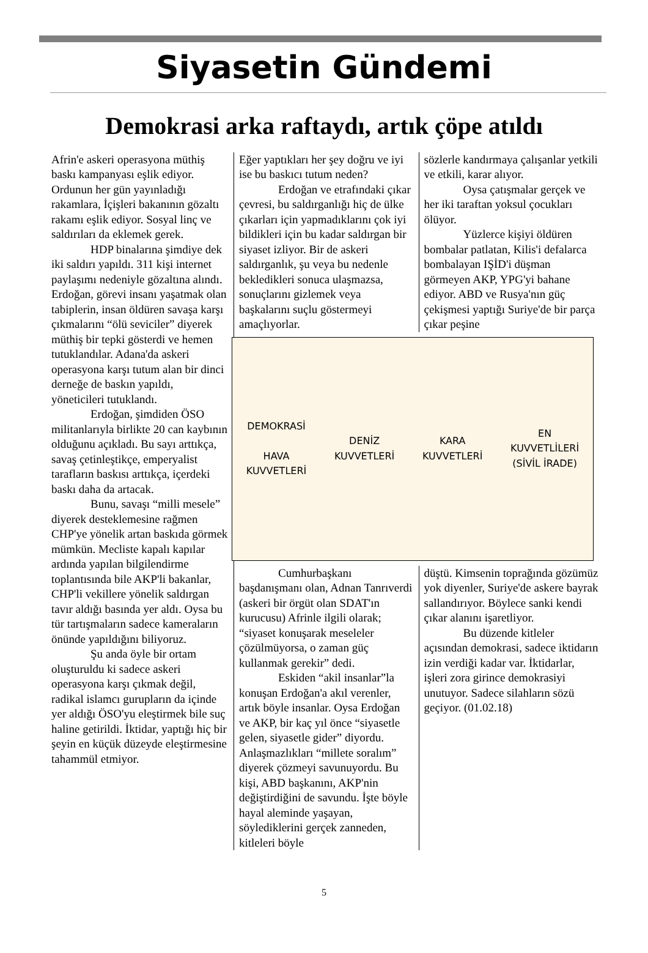Siyasetin Gündemi
Demokrasi arka raftaydı, artık çöpe atıldı
Afrin'e askeri operasyona müthiş baskı kampanyası eşlik ediyor. Ordunun her gün yayınladığı rakamlara, İçişleri bakanının gözaltı rakamı eşlik ediyor. Sosyal linç ve saldırıları da eklemek gerek.
HDP binalarına şimdiye dek iki saldırı yapıldı. 311 kişi internet paylaşımı nedeniyle gözaltına alındı. Erdoğan, görevi insanı yaşatmak olan tabiplerin, insan öldüren savaşa karşı çıkmalarını “ölü seviciler” diyerek müthiş bir tepki gösterdi ve hemen tutuklandılar. Adana'da askeri operasyona karşı tutum alan bir dinci derneğe de baskın yapıldı, yöneticileri tutuklandı.
Erdoğan, şimdiden ÖSO militanlarıyla birlikte 20 can kaybının olduğunu açıkladı. Bu sayı arttıkça, savaş çetinleştikçe, emperyalist tarafların baskısı arttıkça, içerdeki baskı daha da artacak.
Bunu, savaşı “milli mesele” diyerek desteklemesine rağmen CHP'ye yönelik artan baskıda görmek mümkün. Mecliste kapalı kapılar ardında yapılan bilgilendirme toplantısında bile AKP'li bakanlar, CHP'li vekillere yönelik saldırgan tavır aldığı basında yer aldı. Oysa bu tür tartışmaların sadece kameraların önünde yapıldığını biliyoruz.
Şu anda öyle bir ortam oluşturuldu ki sadece askeri operasyona karşı çıkmak değil, radikal islamcı gurupların da içinde yer aldığı ÖSO'yu eleştirmek bile suç haline getirildi. İktidar, yaptığı hiç bir şeyin en küçük düzeyde eleştirmesine tahammül etmiyor.
Eğer yaptıkları her şey doğru ve iyi ise bu baskıcı tutum neden?
Erdoğan ve etrafındaki çıkar çevresi, bu saldırganlığı hiç de ülke çıkarları için yapmadıklarını çok iyi bildikleri için bu kadar saldırgan bir siyaset izliyor. Bir de askeri saldırganlık, şu veya bu nedenle bekledikleri sonuca ulaşmazsa, sonuçlarını gizlemek veya başkalarını suçlu göstermeyi amaçlıyorlar.
sözlerle kandırmaya çalışanlar yetkili ve etkili, karar alıyor.
Oysa çatışmalar gerçek ve her iki taraftan yoksul çocukları ölüyor.
Yüzlerce kişiyi öldüren bombalar patlatan, Kilis'i defalarca bombalayan IŞİD'i düşman görmeyen AKP, YPG'yi bahane ediyor. ABD ve Rusya'nın güç çekişmesi yaptığı Suriye'de bir parça çıkar peşine
DEMOKRASİ
HAVA
KUVVETLERİ
DENİZ
KUVVETLERİ
KARA
KUVVETLERİ
EN
KUVVETLİLERİ
(SİVİL İRADE)
Cumhurbaşkanı başdanışmanı olan, Adnan Tanrıverdi (askeri bir örgüt olan SDAT'ın kurucusu) Afrinle ilgili olarak; “siyaset konuşarak meseleler çözülmüyorsa, o zaman güç kullanmak gerekir” dedi.
Eskiden “akil insanlar”la konuşan Erdoğan'a akıl verenler, artık böyle insanlar. Oysa Erdoğan ve AKP, bir kaç yıl önce “siyasetle gelen, siyasetle gider” diyordu. Anlaşmazlıkları “millete soralım” diyerek çözmeyi savunuyordu. Bu kişi, ABD başkanını, AKP'nin değiştirdiğini de savundu. İşte böyle hayal aleminde yaşayan, söylediklerini gerçek zanneden, kitleleri böyle
düştü. Kimsenin toprağında gözümüz yok diyenler, Suriye'de askere bayrak sallandırıyor. Böylece sanki kendi çıkar alanını işaretliyor.
Bu düzende kitleler açısından demokrasi, sadece iktidarın izin verdiği kadar var. İktidarlar, işleri zora girince demokrasiyi unutuyor. Sadece silahların sözü geçiyor. (01.02.18)
5